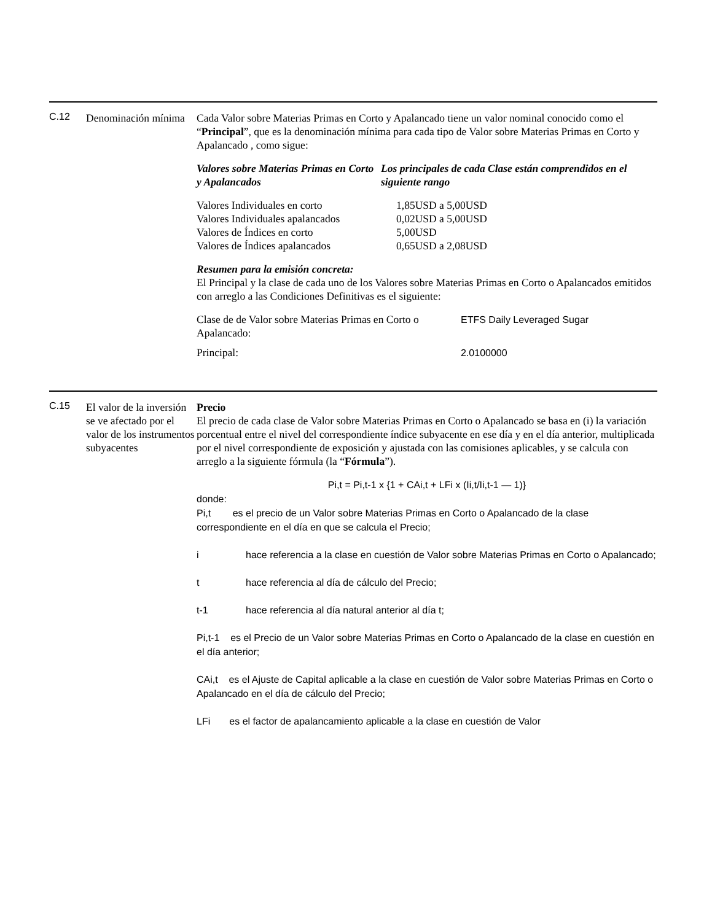C.12
Denominación mínima
Cada Valor sobre Materias Primas en Corto y Apalancado tiene un valor nominal conocido como el “Principal”, que es la denominación mínima para cada tipo de Valor sobre Materias Primas en Corto y Apalancado , como sigue:
| Valores sobre Materias Primas en Corto y Apalancados | Los principales de cada Clase están comprendidos en el siguiente rango |
| --- | --- |
| Valores Individuales en corto | 1,85USD a 5,00USD |
| Valores Individuales apalancados | 0,02USD a 5,00USD |
| Valores de Índices en corto | 5,00USD |
| Valores de Índices apalancados | 0,65USD a 2,08USD |
Resumen para la emisión concreta:
El Principal y la clase de cada uno de los Valores sobre Materias Primas en Corto o Apalancados emitidos con arreglo a las Condiciones Definitivas es el siguiente:
| Clase de de Valor sobre Materias Primas en Corto o Apalancado: | ETFS Daily Leveraged Sugar |
| Principal: | 2.0100000 |
C.15
El valor de la inversión se ve afectado por el valor de los instrumentos subyacentes
Precio
El precio de cada clase de Valor sobre Materias Primas en Corto o Apalancado se basa en (i) la variación porcentual entre el nivel del correspondiente índice subyacente en ese día y en el día anterior, multiplicada por el nivel correspondiente de exposición y ajustada con las comisiones aplicables, y se calcula con arreglo a la siguiente fórmula (la “Fórmula”).
Pi,t = Pi,t-1 x {1 + CAi,t + LFi x (Ii,t/Ii,t-1 — 1)}
donde:
| Pi,t es el precio de un Valor sobre Materias Primas en Corto o Apalancado de la clase correspondiente en el día en que se calcula el Precio; | |
| i | hace referencia a la clase en cuestión de Valor sobre Materias Primas en Corto o Apalancado; |
| t | hace referencia al día de cálculo del Precio; |
| t-1 | hace referencia al día natural anterior al día t; |
| Pi,t-1 es el Precio de un Valor sobre Materias Primas en Corto o Apalancado de la clase en cuestión en el día anterior; | |
| CAi,t es el Ajuste de Capital aplicable a la clase en cuestión de Valor sobre Materias Primas en Corto o Apalancado en el día de cálculo del Precio; | |
| LFi es el factor de apalancamiento aplicable a la clase en cuestión de Valor | |